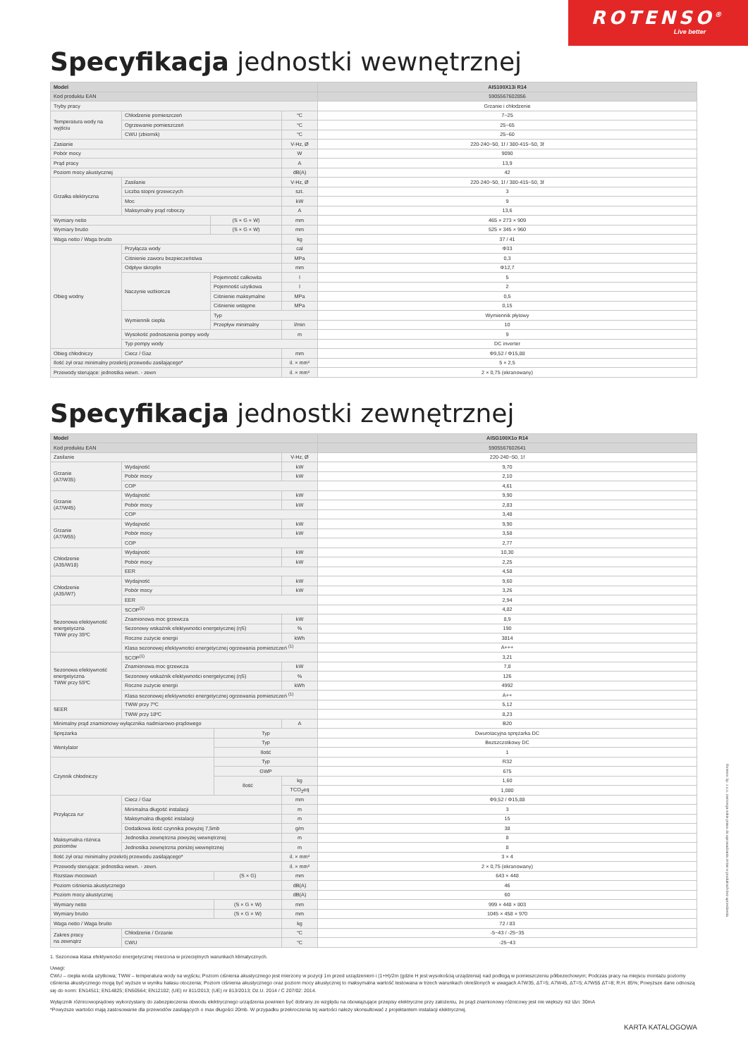ROTENSO<sup>®</sup>
Live better
Specyfikacja jednostki wewnętrznej
| Model | | | | AIS100X13i R14 |
| --- | --- | --- | --- | --- |
| Kod produktu EAN | | | | 5905567602856 |
| Tryby pracy | | | | Grzanie i chłodzenie |
| Temperatura wody na wyjściu | Chłodzenie pomieszczeń | | °C | 7~25 |
| | Ogrzewanie pomieszczeń | | °C | 25~65 |
| | CWU (zbiornik) | | °C | 25~60 |
| Zasianie | | | V-Hz, Ø | 220-240~50, 1f / 380-415~50, 3f |
| Pobór mocy | | | W | 9090 |
| Prąd pracy | | | A | 13,9 |
| Poziom mocy akustycznej | | | dB(A) | 42 |
| Grzałka elektryczna | Zasilanie | | V-Hz, Ø | 220-240~50, 1f / 380-415~50, 3f |
| | Liczba stopni grzewczych | | szt. | 3 |
| | Moc | | kW | 9 |
| | Maksymalny prąd roboczy | | A | 13,6 |
| Wymiary netto | | (S × G × W) | mm | 465 × 273 × 909 |
| Wymiary brutto | | (S × G × W) | mm | 525 × 345 × 960 |
| Waga netto / Waga brutto | | | kg | 37 / 41 |
| Obieg wodny | Przyłącza wody | | cal | Φ33 |
| | Ciśnienie zaworu bezpieczeństwa | | MPa | 0,3 |
| | Odpływ skroplin | | mm | Φ12,7 |
| | Naczynie wzbiorcze | Pojemność całkowita | l | 5 |
| | | Pojemność użytkowa | l | 2 |
| | | Ciśnienie maksymalne | MPa | 0,5 |
| | | Ciśnienie wstępne | MPa | 0,15 |
| | Wymiennik ciepła | Typ | | Wymiennik płytowy |
| | | Przepływ minimalny | l/min | 10 |
| | Wysokość podnoszenia pompy wody | | m | 9 |
| | Typ pompy wody | | | DC inverter |
| Obieg chłodniczy | Ciecz / Gaz | | mm | Φ9,52 / Φ15,88 |
| Ilość żył oraz minimalny przekrój przewodu zasilającego* | | | il. × mm² | 5 × 2,5 |
| Przewody sterujące: jednostka wewn. - zewn | | | il. × mm² | 2 × 0,75 (ekranowany) |
Specyfikacja jednostki zewnętrznej
| Model | | | | AISG100X1o R14 |
| --- | --- | --- | --- | --- |
| Kod produktu EAN | | | | 5905567602641 |
| Zasilanie | | | V-Hz, Ø | 220-240~50, 1f |
| Grzanie (A7/W35) | Wydajność | | kW | 9,70 |
| | Pobór mocy | | kW | 2,10 |
| | COP | | | 4,61 |
| Grzanie (A7/W45) | Wydajność | | kW | 9,90 |
| | Pobór mocy | | kW | 2,83 |
| | COP | | | 3,48 |
| Grzanie (A7/W55) | Wydajność | | kW | 9,90 |
| | Pobór mocy | | kW | 3,58 |
| | COP | | | 2,77 |
| Chłodzenie (A35/W18) | Wydajność | | kW | 10,30 |
| | Pobór mocy | | kW | 2,25 |
| | EER | | | 4,58 |
| Chłodzenie (A35/W7) | Wydajność | | kW | 9,60 |
| | Pobór mocy | | kW | 3,26 |
| | EER | | | 2,94 |
| Sezonowa efektywność energetyczna TWW przy 35ºC | SCOP<sup>(1)</sup> | | | 4,82 |
| | Znamionowa moc grzewcza | | kW | 8,9 |
| | Sezonowy wskaźnik efektywności energetycznej (ηS) | | % | 190 |
| | Roczne zużycie energii | | kWh | 3814 |
| | Klasa sezonowej efektywności energetycznej ogrzewania pomieszczeń <sup>(1)</sup> | | | A+++ |
| Sezonowa efektywność energetyczna TWW przy 55ºC | SCOP<sup>(1)</sup> | | | 3,21 |
| | Znamionowa moc grzewcza | | kW | 7,8 |
| | Sezonowy wskaźnik efektywności energetycznej (ηS) | | % | 126 |
| | Roczne zużycie energii | | kWh | 4992 |
| | Klasa sezonowej efektywności energetycznej ogrzewania pomieszczeń <sup>(1)</sup> | | | A++ |
| SEER | TWW przy 7ºC | | | 5,12 |
| | TWW przy 18ºC | | | 8,23 |
| Minimalny prąd znamionowy wyłącznika nadmiarowo-prądowego | | | A | B20 |
| Sprężarka | | Typ | | Dwurotacyjna sprężarka DC |
| Wentylator | | Typ | | Bezszczotkowy DC |
| | | Ilość | | 1 |
| Czynnik chłodniczy | | Typ | | R32 |
| | | GWP | | 675 |
| | | Ilość | kg | 1,60 |
| | | | TCO<sub>2</sub>eq | 1,080 |
| Przyłącza rur | Ciecz / Gaz | | mm | Φ9,52 / Φ15,88 |
| | Minimalna długość instalacji | | m | 3 |
| | Maksymalna długość instalacji | | m | 15 |
| | Dodatkowa ilość czynnika powyżej 7,5mb | | g/m | 38 |
| Maksymalna różnica poziomów | Jednostka zewnętrzna powyżej wewnętrznej | | m | 8 |
| | Jednostka zewnętrzna poniżej wewnętrznej | | m | 8 |
| Ilość żył oraz minimalny przekrój przewodu zasilającego* | | | il. × mm² | 3 × 4 |
| Przewody sterujące: jednostka wewn. - zewn. | | | il. × mm² | 2 × 0,75 (ekranowany) |
| Rozstaw mocowań | | (S × G) | mm | 643 × 448 |
| Poziom ciśnienia akustycznego | | | dB(A) | 46 |
| Poziom mocy akustycznej | | | dB(A) | 60 |
| Wymiary netto | | (S × G × W) | mm | 999 × 448 × 803 |
| Wymiary brutto | | (S × G × W) | mm | 1045 × 458 × 970 |
| Waga netto / Waga brutto | | | kg | 72 / 83 |
| Zakres pracy na zewnątrz | Chłodzenie / Grzanie | | °C | -5~43 / -25~35 |
| | CWU | | °C | -25~43 |
1. Sezonowa klasa efektywności energetycznej mierzona w przeciętnych warunkach klimatycznych.
Uwagi:
CWU – ciepła woda użytkowa; TWW – temperatura wody na wyjściu; Poziom ciśnienia akustycznego jest mierzony w pozycji 1m przed urządzeniem i (1+H)/2m (gdzie H jest wysokością urządzenia) nad podłogą w pomieszczeniu półbezechowym; Podczas pracy na miejscu montażu poziomy ciśnienia akustycznego mogą być wyższe w wyniku hałasu otoczenia; Poziom ciśnienia akustycznego oraz poziom mocy akustycznej to maksymalna wartość testowana w trzech warunkach określonych w uwagach A7W35, ΔT=5; A7W45, ΔT=5; A7W55 ΔT=8; R.H. 85%; Powyższe dane odnoszą się do norm: EN14511; EN14825; EN50564; EN12102; (UE) nr 811/2013; (UE) nr 813/2013; Dz.U. 2014 / C 207/02: 2014.
Wyłącznik różnicowoprądowy wykorzystany do zabezpieczenia obwodu elektrycznego urządzenia powinien być dobrany ze względu na obowiązujące przepisy elektryczne przy założeniu, że prąd znamionowy różnicowy jest nie większy niż IΔn: 30mA
*Powyższe wartości mają zastosowanie dla przewodów zasilających o max długości 20mb. W przypadku przekroczenia tej wartości należy skonsultować z projektantem instalacji elektrycznej.
Rotenso Sp. z o.o. zastrzega sobie prawo do wprowadzania zmian w produktach bez uprzedzenia
KARTA KATALOGOWA